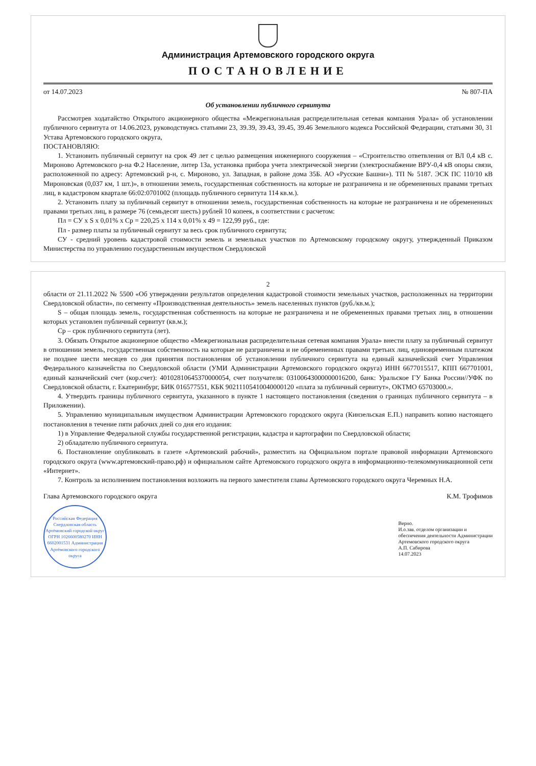Администрация Артемовского городского округа
ПОСТАНОВЛЕНИЕ
от 14.07.2023 № 807-ПА
Об установлении публичного сервитута
Рассмотрев ходатайство Открытого акционерного общества «Межрегиональная распределительная сетевая компания Урала» об установлении публичного сервитута от 14.06.2023, руководствуясь статьями 23, 39.39, 39.43, 39.45, 39.46 Земельного кодекса Российской Федерации, статьями 30, 31 Устава Артемовского городского округа,
ПОСТАНОВЛЯЮ:
1. Установить публичный сервитут на срок 49 лет с целью размещения инженерного сооружения – «Строительство ответвления от ВЛ 0,4 кВ с. Мироново Артемовского р-на Ф.2 Население, литер 13а, установка прибора учета электрической энергии (электроснабжение ВРУ-0,4 кВ опоры связи, расположенной по адресу: Артемовский р-н, с. Мироново, ул. Западная, в районе дома 35Б. АО «Русские Башни»). ТП № 5187. ЭСК ПС 110/10 кВ Мироновская (0,037 км, 1 шт.)», в отношении земель, государственная собственность на которые не разграничена и не обремененных правами третьих лиц, в кадастровом квартале 66:02:0701002 (площадь публичного сервитута 114 кв.м.).
2. Установить плату за публичный сервитут в отношении земель, государственная собственность на которые не разграничена и не обремененных правами третьих лиц, в размере 76 (семьдесят шесть) рублей 10 копеек, в соответствии с расчетом:
Пл = СУ x S x 0,01% x Ср = 220,25 x 114 x 0,01% x 49 = 122,99 руб., где:
Пл - размер платы за публичный сервитут за весь срок публичного сервитута;
СУ - средний уровень кадастровой стоимости земель и земельных участков по Артемовскому городскому округу, утвержденный Приказом Министерства по управлению государственным имуществом Свердловской
2
области от 21.11.2022 № 5500 «Об утверждении результатов определения кадастровой стоимости земельных участков, расположенных на территории Свердловской области», по сегменту «Производственная деятельность» земель населенных пунктов (руб./кв.м.);
S – общая площадь земель, государственная собственность на которые не разграничена и не обремененных правами третьих лиц, в отношении которых установлен публичный сервитут (кв.м.);
Ср – срок публичного сервитута (лет).
3. Обязать Открытое акционерное общество «Межрегиональная распределительная сетевая компания Урала» внести плату за публичный сервитут в отношении земель, государственная собственность на которые не разграничена и не обремененных правами третьих лиц, единовременным платежом не позднее шести месяцев со дня принятия постановления об установлении публичного сервитута на единый казначейский счет Управления Федерального казначейства по Свердловской области (УМИ Администрации Артемовского городского округа) ИНН 6677015517, КПП 667701001, единый казначейский счет (кор.счет): 40102810645370000054, счет получателя: 03100643000000016200, банк: Уральское ГУ Банка России//УФК по Свердловской области, г. Екатеринбург, БИК 016577551, КБК 90211105410040000120 «плата за публичный сервитут», ОКТМО 65703000.».
4. Утвердить границы публичного сервитута, указанного в пункте 1 настоящего постановления (сведения о границах публичного сервитута – в Приложении).
5. Управлению муниципальным имуществом Администрации Артемовского городского округа (Кинзельская Е.П.) направить копию настоящего постановления в течение пяти рабочих дней со дня его издания:
1) в Управление Федеральной службы государственной регистрации, кадастра и картографии по Свердловской области;
2) обладателю публичного сервитута.
6. Постановление опубликовать в газете «Артемовский рабочий», разместить на Официальном портале правовой информации Артемовского городского округа (www.артемовский-право.рф) и официальном сайте Артемовского городского округа в информационно-телекоммуникационной сети «Интернет».
7. Контроль за исполнением постановления возложить на первого заместителя главы Артемовского городского округа Черемных Н.А.
Глава Артемовского городского округа К.М. Трофимов
Российская Федерация Свердловская область Артёмовский городской округ ОГРН 1026600580270 ИНН 6602001531 Администрация Артёмовского городского округа
Верно.
И.о.зав. отделом организации и
обеспечения деятельности Администрации
Артемовского городского округа
А.П. Сабирова
14.07.2023